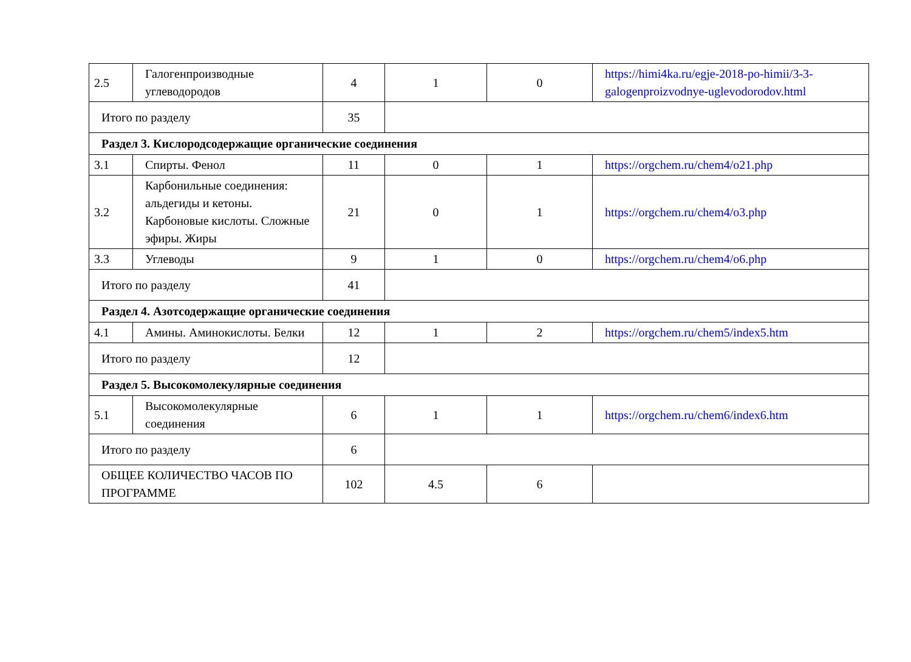| 2.5 | Галогенпроизводные углеводородов | 4 | 1 | 0 | https://himi4ka.ru/egje-2018-po-himii/3-3-galogenproizvodnye-uglevodorodov.html |
| Итого по разделу | | 35 | | | |
| Раздел 3. Кислородсодержащие органические соединения | | | | | |
| 3.1 | Спирты. Фенол | 11 | 0 | 1 | https://orgchem.ru/chem4/o21.php |
| 3.2 | Карбонильные соединения: альдегиды и кетоны. Карбоновые кислоты. Сложные эфиры. Жиры | 21 | 0 | 1 | https://orgchem.ru/chem4/o3.php |
| 3.3 | Углеводы | 9 | 1 | 0 | https://orgchem.ru/chem4/o6.php |
| Итого по разделу | | 41 | | | |
| Раздел 4. Азотсодержащие органические соединения | | | | | |
| 4.1 | Амины. Аминокислоты. Белки | 12 | 1 | 2 | https://orgchem.ru/chem5/index5.htm |
| Итого по разделу | | 12 | | | |
| Раздел 5. Высокомолекулярные соединения | | | | | |
| 5.1 | Высокомолекулярные соединения | 6 | 1 | 1 | https://orgchem.ru/chem6/index6.htm |
| Итого по разделу | | 6 | | | |
| ОБЩЕЕ КОЛИЧЕСТВО ЧАСОВ ПО ПРОГРАММЕ | | 102 | 4.5 | 6 | |